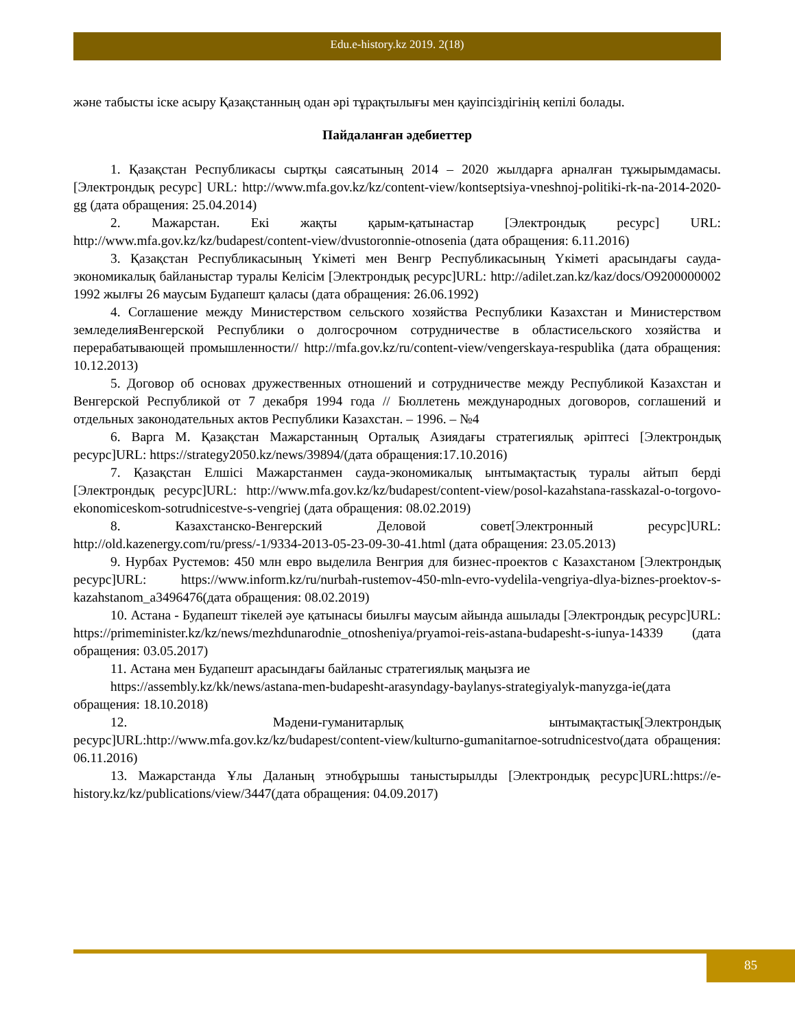Edu.e-history.kz 2019. 2(18)
және табысты іске асыру Қазақстанның одан әрі тұрақтылығы мен қауіпсіздігінің кепілі болады.
Пайдаланған әдебиеттер
1. Қазақстан Республикасы сыртқы саясатының 2014 – 2020 жылдарға арналған тұжырымдамасы. [Электрондық ресурс] URL: http://www.mfa.gov.kz/kz/content-view/kontseptsiya-vneshnoj-politiki-rk-na-2014-2020-gg (дата обращения: 25.04.2014)
2. Мажарстан. Екі жақты қарым-қатынастар [Электрондық ресурс] URL: http://www.mfa.gov.kz/kz/budapest/content-view/dvustoronnie-otnosenia (дата обращения: 6.11.2016)
3. Қазақстан Республикасының Үкіметі мен Венгр Республикасының Үкіметі арасындағы сауда-экономикалық байланыстар туралы Келісім [Электрондық ресурс]URL: http://adilet.zan.kz/kaz/docs/O9200000002 1992 жылғы 26 маусым Будапешт қаласы (дата обращения: 26.06.1992)
4. Соглашение между Министерством сельского хозяйства Республики Казахстан и Министерством земледелияВенгерской Республики о долгосрочном сотрудничестве в областисельского хозяйства и перерабатывающей промышленности// http://mfa.gov.kz/ru/content-view/vengerskaya-respublika (дата обращения: 10.12.2013)
5. Договор об основах дружественных отношений и сотрудничестве между Республикой Казахстан и Венгерской Республикой от 7 декабря 1994 года // Бюллетень международных договоров, соглашений и отдельных законодательных актов Республики Казахстан. – 1996. – №4
6. Варга М. Қазақстан Мажарстанның Орталық Азиядағы стратегиялық әріптесі [Электрондық ресурс]URL: https://strategy2050.kz/news/39894/(дата обращения:17.10.2016)
7. Қазақстан Елшісі Мажарстанмен сауда-экономикалық ынтымақтастық туралы айтып берді [Электрондық ресурс]URL: http://www.mfa.gov.kz/kz/budapest/content-view/posol-kazahstana-rasskazal-o-torgovo-ekonomiceskom-sotrudnicestve-s-vengriej (дата обращения: 08.02.2019)
8. Казахстанско-Венгерский Деловой совет[Электронный ресурс]URL: http://old.kazenergy.com/ru/press/-1/9334-2013-05-23-09-30-41.html (дата обращения: 23.05.2013)
9. Нурбах Рустемов: 450 млн евро выделила Венгрия для бизнес-проектов с Казахстаном [Электрондық ресурс]URL: https://www.inform.kz/ru/nurbah-rustemov-450-mln-evro-vydelila-vengriya-dlya-biznes-proektov-s-kazahstanom_a3496476(дата обращения: 08.02.2019)
10. Астана - Будапешт тікелей әуе қатынасы биылғы маусым айында ашылады [Электрондық ресурс]URL: https://primeminister.kz/kz/news/mezhdunarodnie_otnosheniya/pryamoi-reis-astana-budapesht-s-iunya-14339 (дата обращения: 03.05.2017)
11. Астана мен Будапешт арасындағы байланыс стратегиялық маңызға ие
https://assembly.kz/kk/news/astana-men-budapesht-arasyndagy-baylanys-strategiyalyk-manyzga-ie(дата обращения: 18.10.2018)
12. Мәдени-гуманитарлық ынтымақтастық[Электрондық ресурс]URL:http://www.mfa.gov.kz/kz/budapest/content-view/kulturno-gumanitarnoe-sotrudnicestvo(дата обращения: 06.11.2016)
13. Мажарстанда Ұлы Даланың этнобұрышы таныстырылды [Электрондық ресурс]URL:https://e-history.kz/kz/publications/view/3447(дата обращения: 04.09.2017)
85